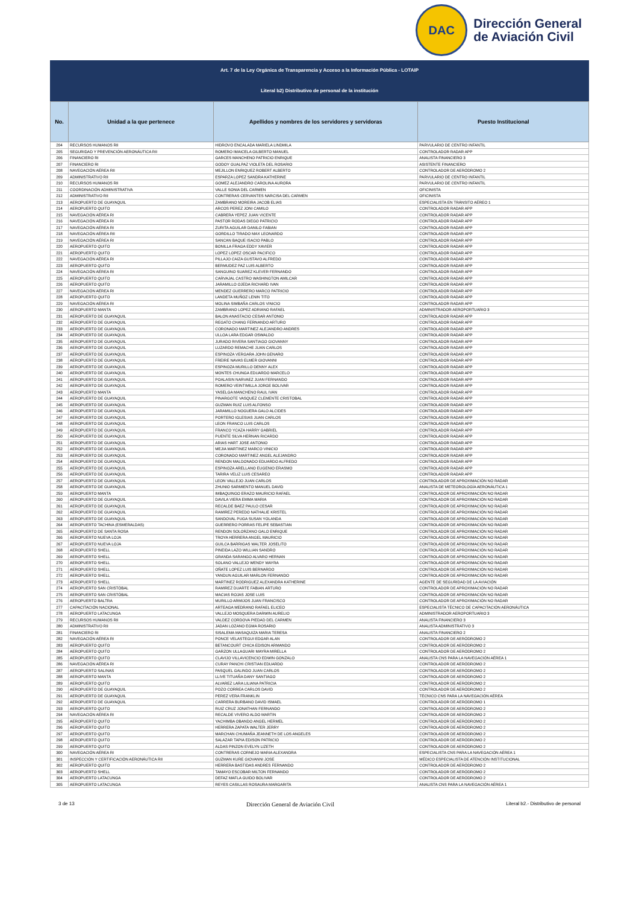DAC
Dirección General
de Aviación Civil
Art. 7 de la Ley Orgánica de Transparencia y Acceso a la Información Pública - LOTAIP
Literal b2) Distributivo de personal de la institución
| No. | Unidad a la que pertenece | Apellidos y nombres de los servidores y servidoras | Puesto Institucional |
| --- | --- | --- | --- |
| 204 | RECURSOS HUMANOS RII | HIDROVO ENCALADA MARIELA LINDMILA | PARVULARIO DE CENTRO INFANTIL |
| 205 | SEGURIDAD Y PREVENCIÓN AERONÁUTICA RII | ROMERO IMAICELA GILBERTO MANUEL | CONTROLADOR RADAR APP |
| 206 | FINANCIERO RI | GARCES MANCHENO PATRICIO ENRIQUE | ANALISTA FINANCIERO 3 |
| 207 | FINANCIERO RI | GODOY GUALPAZ VIOLETA DEL ROSARIO | ASISTENTE FINANCIERO |
| 208 | NAVEGACIÓN AÉREA RII | MEJILLON ENRIQUEZ ROBERT ALBERTO | CONTROLADOR DE AERÓDROMO 2 |
| 209 | ADMINISTRATIVO RII | ESPARZA LOPEZ SANDRA KATHERINE | PARVULARIO DE CENTRO INFANTIL |
| 210 | RECURSOS HUMANOS RII | GOMEZ ALEJANDRO CAROLINA AURORA | PARVULARIO DE CENTRO INFANTIL |
| 211 | COORDINACIÓN ADMINISTRATIVA | VALLE SONIA DEL CARMEN | OFICINISTA |
| 212 | ADMINISTRATIVO RII | CONTRERAS CERVANTES NARCISA DEL CARMEN | OFICINISTA |
| 213 | AEROPUERTO DE GUAYAQUIL | ZAMBRANO MOREIRA JACOB ELIAS | ESPECIALISTA EN TRÁNSITO AÉREO 1 |
| 214 | AEROPUERTO QUITO | ARCOS PEREZ JONI CAMILO | CONTROLADOR RADAR APP |
| 215 | NAVEGACIÓN AÉREA RI | CABRERA YEPEZ JUAN VICENTE | CONTROLADOR RADAR APP |
| 216 | NAVEGACIÓN AÉREA RI | PASTOR RODAS DIEGO PATRICIO | CONTROLADOR RADAR APP |
| 217 | NAVEGACIÓN AÉREA RI | ZURITA AGUILAR DANILO FABIAN | CONTROLADOR RADAR APP |
| 218 | NAVEGACIÓN AÉREA RII | GORDILLO TIRADO MAX LEONARDO | CONTROLADOR RADAR APP |
| 219 | NAVEGACIÓN AÉREA RI | SANCAN BAQUE ISACIO PABLO | CONTROLADOR RADAR APP |
| 220 | AEROPUERTO QUITO | BONILLA FRAGA EDDY XAVIER | CONTROLADOR RADAR APP |
| 221 | AEROPUERTO QUITO | LOPEZ LOPEZ OSCAR PACIFICO | CONTROLADOR RADAR APP |
| 222 | NAVEGACIÓN AÉREA RI | PILLAJO CAIZA GUSTAVO ALFREDO | CONTROLADOR RADAR APP |
| 223 | AEROPUERTO QUITO | BERMUDEZ PAZ LUIS ALBERTO | CONTROLADOR RADAR APP |
| 224 | NAVEGACIÓN AÉREA RI | SANGUINO SUAREZ KLEVER FERNANDO | CONTROLADOR RADAR APP |
| 225 | AEROPUERTO QUITO | CARVAJAL CASTRO WASHINGTON AMILCAR | CONTROLADOR RADAR APP |
| 226 | AEROPUERTO QUITO | JARAMILLO OJEDA RICHARD IVAN | CONTROLADOR RADAR APP |
| 227 | NAVEGACIÓN AÉREA RI | MENDEZ GUERRERO MARCO PATRICIO | CONTROLADOR RADAR APP |
| 228 | AEROPUERTO QUITO | LANDETA MUÑOZ LENIN TITO | CONTROLADOR RADAR APP |
| 229 | NAVEGACIÓN AÉREA RI | MOLINA SIMBAÑA CARLOS VINICIO | CONTROLADOR RADAR APP |
| 230 | AEROPUERTO MANTA | ZAMBRANO LOPEZ ADRIANO RAFAEL | ADMINISTRADOR AEROPORTUARIO 3 |
| 231 | AEROPUERTO DE GUAYAQUIL | BALON ANASTACIO CESAR ANTONIO | CONTROLADOR RADAR APP |
| 232 | AEROPUERTO DE GUAYAQUIL | REGATO CHANG FERNANDO ARTURO | CONTROLADOR RADAR APP |
| 233 | AEROPUERTO DE GUAYAQUIL | CORONADO MARTINEZ ALEJANDRO ANDRES | CONTROLADOR RADAR APP |
| 234 | AEROPUERTO DE GUAYAQUIL | ULLOA LARA EDGAR OSWALDO | CONTROLADOR RADAR APP |
| 235 | AEROPUERTO DE GUAYAQUIL | JURADO RIVERA SANTIAGO GIOVANNY | CONTROLADOR RADAR APP |
| 236 | AEROPUERTO DE GUAYAQUIL | LUZARDO REMACHE JUAN CARLOS | CONTROLADOR RADAR APP |
| 237 | AEROPUERTO DE GUAYAQUIL | ESPINOZA VERGARA JOHN GENARO | CONTROLADOR RADAR APP |
| 238 | AEROPUERTO DE GUAYAQUIL | FREIRE NAVAS ELMER GIOVANNI | CONTROLADOR RADAR APP |
| 239 | AEROPUERTO DE GUAYAQUIL | ESPINOZA MURILLO DENNY ALEX | CONTROLADOR RADAR APP |
| 240 | AEROPUERTO DE GUAYAQUIL | MONTES CHUNGA EDUARDO MARCELO | CONTROLADOR RADAR APP |
| 241 | AEROPUERTO DE GUAYAQUIL | POALASIN NARVAEZ JUAN FERNANDO | CONTROLADOR RADAR APP |
| 242 | AEROPUERTO DE GUAYAQUIL | ROMERO VEINTIMILLA JORGE BOLIVAR | CONTROLADOR RADAR APP |
| 243 | AEROPUERTO MANTA | YASELGA MANCHENO RAUL IVAN | CONTROLADOR RADAR APP |
| 244 | AEROPUERTO DE GUAYAQUIL | PINARGOTE VASQUEZ CLEMENTE CRISTOBAL | CONTROLADOR RADAR APP |
| 245 | AEROPUERTO DE GUAYAQUIL | GUZMAN RUIZ LUIS ALFONSO | CONTROLADOR RADAR APP |
| 246 | AEROPUERTO DE GUAYAQUIL | JARAMILLO NOGUERA GALO ALCIDES | CONTROLADOR RADAR APP |
| 247 | AEROPUERTO DE GUAYAQUIL | PORTERO IGLESIAS JUAN CARLOS | CONTROLADOR RADAR APP |
| 248 | AEROPUERTO DE GUAYAQUIL | LEON FRANCO LUIS CARLOS | CONTROLADOR RADAR APP |
| 249 | AEROPUERTO DE GUAYAQUIL | FRANCO YCAZA HARRY GABRIEL | CONTROLADOR RADAR APP |
| 250 | AEROPUERTO DE GUAYAQUIL | PUENTE SILVA HERNAN RICARDO | CONTROLADOR RADAR APP |
| 251 | AEROPUERTO DE GUAYAQUIL | ARIAS HART JOSE ANTONIO | CONTROLADOR RADAR APP |
| 252 | AEROPUERTO DE GUAYAQUIL | MEJIA MARTINEZ MARCO VINICIO | CONTROLADOR RADAR APP |
| 253 | AEROPUERTO DE GUAYAQUIL | CORONADO MARTINEZ ANGEL ALEJANDRO | CONTROLADOR RADAR APP |
| 254 | AEROPUERTO DE GUAYAQUIL | RENDON MALDONADO EDUARDO ALFREDO | CONTROLADOR RADAR APP |
| 255 | AEROPUERTO DE GUAYAQUIL | ESPINOZA ARELLANO EUGENIO ERASMO | CONTROLADOR RADAR APP |
| 256 | AEROPUERTO DE GUAYAQUIL | TARIRA VELIZ LUIS CESAREO | CONTROLADOR RADAR APP |
| 257 | AEROPUERTO DE GUAYAQUIL | LEON VALLEJO JUAN CARLOS | CONTROLADOR DE APROXIMACIÓN NO RADAR |
| 258 | AEROPUERTO DE GUAYAQUIL | ZHUNIO SARMIENTO MANUEL DAVID | ANALISTA DE METEOROLOGÍA AERONÁUTICA 1 |
| 259 | AEROPUERTO MANTA | IMBAQUINGO ERAZO MAURICIO RAFAEL | CONTROLADOR DE APROXIMACIÓN NO RADAR |
| 260 | AEROPUERTO DE GUAYAQUIL | DAVILA VIERA EMMA MARIA | CONTROLADOR DE APROXIMACIÓN NO RADAR |
| 261 | AEROPUERTO DE GUAYAQUIL | RECALDE BAEZ PAULO CESAR | CONTROLADOR DE APROXIMACIÓN NO RADAR |
| 262 | AEROPUERTO DE GUAYAQUIL | RAMIREZ PEREDO NATHALIE KRISTEL | CONTROLADOR DE APROXIMACIÓN NO RADAR |
| 263 | AEROPUERTO DE GUAYAQUIL | SANDOVAL PUGA SUSAN YOLANDA | CONTROLADOR DE APROXIMACIÓN NO RADAR |
| 264 | AEROPUERTO TACHINA (ESMERALDAS) | GUERRERO PORRAS FELIPE SEBASTIAN | CONTROLADOR DE APROXIMACIÓN NO RADAR |
| 265 | AEROPUERTO DE SANTA ROSA | RENDON SOLORZANO GALO ENRIQUE | CONTROLADOR DE APROXIMACIÓN NO RADAR |
| 266 | AEROPUERTO NUEVA LOJA | TROYA HERRERA ANGEL MAURICIO | CONTROLADOR DE APROXIMACIÓN NO RADAR |
| 267 | AEROPUERTO NUEVA LOJA | GUILCA BARRIGAS WALTER JOSELITO | CONTROLADOR DE APROXIMACIÓN NO RADAR |
| 268 | AEROPUERTO SHELL | PINEIDA LAZO WILLIAN SANDRO | CONTROLADOR DE APROXIMACIÓN NO RADAR |
| 269 | AEROPUERTO SHELL | GRANDA SARANGO ALVARO HERNAN | CONTROLADOR DE APROXIMACIÓN NO RADAR |
| 270 | AEROPUERTO SHELL | SOLANO VALLEJO WENDY MAYRA | CONTROLADOR DE APROXIMACIÓN NO RADAR |
| 271 | AEROPUERTO SHELL | OÑATE LOPEZ LUIS BERNARDO | CONTROLADOR DE APROXIMACIÓN NO RADAR |
| 272 | AEROPUERTO SHELL | YANDUN AGUILAR MARLON FERNANDO | CONTROLADOR DE APROXIMACIÓN NO RADAR |
| 273 | AEROPUERTO SHELL | MARTINEZ RODRIGUEZ ALEXANDRA KATHERINE | AGENTE DE SEGURIDAD DE LA AVIACIÓN |
| 274 | AEROPUERTO SAN CRISTÓBAL | RAMIREZ DUARTE FABIAN ARTURO | CONTROLADOR DE APROXIMACIÓN NO RADAR |
| 275 | AEROPUERTO SAN CRISTÓBAL | MACIAS ROJAS JOSE LUIS | CONTROLADOR DE APROXIMACIÓN NO RADAR |
| 276 | AEROPUERTO BALTRA | MURILLO ARMIJOS JUAN FRANCISCO | CONTROLADOR DE APROXIMACIÓN NO RADAR |
| 277 | CAPACITACIÓN NACIONAL | ARTEAGA MEDRANO RAFAEL ELICEO | ESPECIALISTA TÉCNICO DE CAPACITACIÓN AERONÁUTICA |
| 278 | AEROPUERTO LATACUNGA | VALLEJO MOSQUERA DARWIN AURELIO | ADMINISTRADOR AEROPORTUARIO 3 |
| 279 | RECURSOS HUMANOS RII | VALDEZ CORDOVA PIEDAD DEL CARMEN | ANALISTA FINANCIERO 3 |
| 280 | ADMINISTRATIVO RII | JADAN LOZANO EGMA ROSARIO | ANALISTA ADMINISTRATIVO 3 |
| 281 | FINANCIERO RI | SISALEMA MASAQUIZA MARIA TERESA | ANALISTA FINANCIERO 2 |
| 282 | NAVEGACIÓN AÉREA RI | PONCE VELASTEGUI EDGAR ALAN | CONTROLADOR DE AERÓDROMO 2 |
| 283 | AEROPUERTO QUITO | BETANCOURT CHICA EDISON ARMANDO | CONTROLADOR DE AERÓDROMO 2 |
| 284 | AEROPUERTO QUITO | GARZON ULLAGUARI MAYRA MIRELLA | CONTROLADOR DE AERÓDROMO 2 |
| 285 | AEROPUERTO QUITO | CLAVIJO VILLAVICENCIO EDWIN GONZALO | ANALISTA CNS PARA LA NAVEGACIÓN AÉREA 1 |
| 286 | NAVEGACIÓN AÉREA RI | CURAY PANCHI CRISTIAN EDUARDO | CONTROLADOR DE AERÓDROMO 2 |
| 287 | AEROPUERTO SALINAS | PASQUEL GALINDO JUAN CARLOS | CONTROLADOR DE AERÓDROMO 2 |
| 288 | AEROPUERTO MANTA | LLIVE TITUAÑA DANY SANTIAGO | CONTROLADOR DE AERÓDROMO 2 |
| 289 | AEROPUERTO QUITO | ALVAREZ LARA LILIANA PATRICIA | CONTROLADOR DE AERÓDROMO 2 |
| 290 | AEROPUERTO DE GUAYAQUIL | POZO CORREA CARLOS DAVID | CONTROLADOR DE AERÓDROMO 2 |
| 291 | AEROPUERTO DE GUAYAQUIL | PEREZ VERA FRANKLIN | TÉCNICO CNS PARA LA NAVEGACIÓN AÉREA |
| 292 | AEROPUERTO DE GUAYAQUIL | CARRERA BURBANO DAVID ISMAEL | CONTROLADOR DE AERÓDROMO 1 |
| 293 | AEROPUERTO QUITO | RUIZ CRUZ JONATHAN FERNANDO | CONTROLADOR DE AERÓDROMO 2 |
| 294 | NAVEGACIÓN AÉREA RI | RECALDE VIVERO ALDO MARTIN | CONTROLADOR DE AERÓDROMO 2 |
| 295 | AEROPUERTO QUITO | YACHIMBA OBANDO ANGEL HERMEL | CONTROLADOR DE AERÓDROMO 2 |
| 296 | AEROPUERTO QUITO | HERRERA ZAPATA WALTER JERRY | CONTROLADOR DE AERÓDROMO 2 |
| 297 | AEROPUERTO QUITO | MARCHAN CHUMAÑA JEANNETH DE LOS ANGELES | CONTROLADOR DE AERÓDROMO 2 |
| 298 | AEROPUERTO QUITO | SALAZAR TAPIA EDISON PATRICIO | CONTROLADOR DE AERÓDROMO 2 |
| 299 | AEROPUERTO QUITO | ALDAS PINZON EVELYN LIZETH | CONTROLADOR DE AERÓDROMO 2 |
| 300 | NAVEGACIÓN AÉREA RI | CONTRERAS CORNEJO MARIA ALEXANDRA | ESPECIALISTA CNS PARA LA NAVEGACIÓN AÉREA 1 |
| 301 | INSPECCIÓN Y CERTIFICACIÓN AERONÁUTICA RII | GUZMAN KURE GIOVANNI JOSE | MÉDICO ESPECIALISTA DE ATENCIÓN INSTITUCIONAL |
| 302 | AEROPUERTO QUITO | HERRERA BASTIDAS ANDRES FERNANDO | CONTROLADOR DE AERÓDROMO 2 |
| 303 | AEROPUERTO SHELL | TAMAYO ESCOBAR MILTON FERNANDO | CONTROLADOR DE AERÓDROMO 2 |
| 304 | AEROPUERTO LATACUNGA | DEFAZ MAFLA GUIDO BOLIVAR | CONTROLADOR DE AERÓDROMO 2 |
| 305 | AEROPUERTO LATACUNGA | REYES CASILLAS ROSAURA MARGARITA | ANALISTA CNS PARA LA NAVEGACIÓN AÉREA 1 |
3 de 13 Dirección General de Aviación Civil Literal b2.- Distributivo de personal